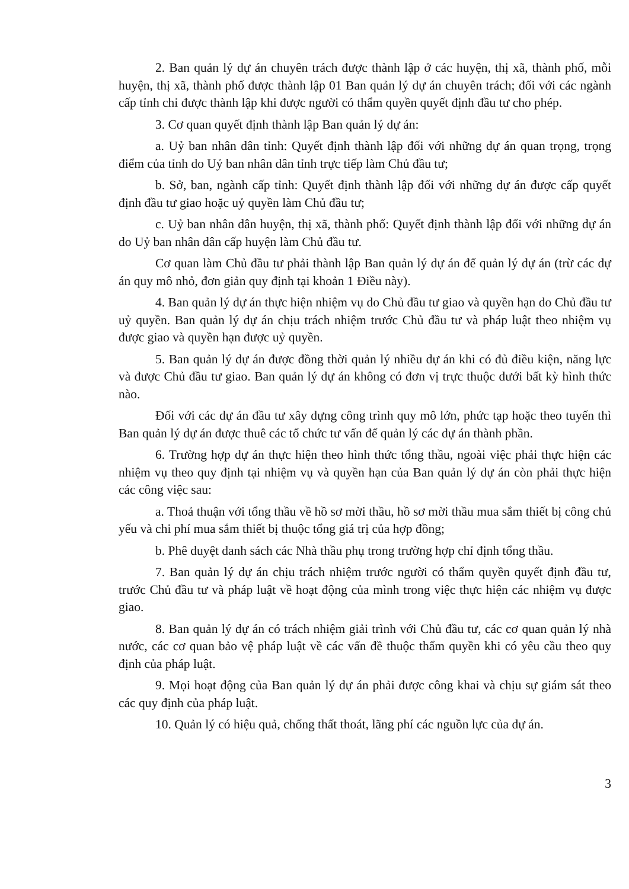2. Ban quản lý dự án chuyên trách được thành lập ở các huyện, thị xã, thành phố, mỗi huyện, thị xã, thành phố được thành lập 01 Ban quản lý dự án chuyên trách; đối với các ngành cấp tỉnh chỉ được thành lập khi được người có thẩm quyền quyết định đầu tư cho phép.
3. Cơ quan quyết định thành lập Ban quản lý dự án:
a. Uỷ ban nhân dân tỉnh: Quyết định thành lập đối với những dự án quan trọng, trọng điểm của tỉnh do Uỷ ban nhân dân tỉnh trực tiếp làm Chủ đầu tư;
b. Sở, ban, ngành cấp tỉnh: Quyết định thành lập đối với những dự án được cấp quyết định đầu tư giao hoặc uỷ quyền làm Chủ đầu tư;
c. Uỷ ban nhân dân huyện, thị xã, thành phố: Quyết định thành lập đối với những dự án do Uỷ ban nhân dân cấp huyện làm Chủ đầu tư.
Cơ quan làm Chủ đầu tư phải thành lập Ban quản lý dự án để quản lý dự án (trừ các dự án quy mô nhỏ, đơn giản quy định tại khoản 1 Điều này).
4. Ban quản lý dự án thực hiện nhiệm vụ do Chủ đầu tư giao và quyền hạn do Chủ đầu tư uỷ quyền. Ban quản lý dự án chịu trách nhiệm trước Chủ đầu tư và pháp luật theo nhiệm vụ được giao và quyền hạn được uỷ quyền.
5. Ban quản lý dự án được đồng thời quản lý nhiều dự án khi có đủ điều kiện, năng lực và được Chủ đầu tư giao. Ban quản lý dự án không có đơn vị trực thuộc dưới bất kỳ hình thức nào.
Đối với các dự án đầu tư xây dựng công trình quy mô lớn, phức tạp hoặc theo tuyến thì Ban quản lý dự án được thuê các tổ chức tư vấn để quản lý các dự án thành phần.
6. Trường hợp dự án thực hiện theo hình thức tổng thầu, ngoài việc phải thực hiện các nhiệm vụ theo quy định tại nhiệm vụ và quyền hạn của Ban quản lý dự án còn phải thực hiện các công việc sau:
a. Thoả thuận với tổng thầu về hồ sơ mời thầu, hồ sơ mời thầu mua sắm thiết bị công chủ yếu và chi phí mua sắm thiết bị thuộc tổng giá trị của hợp đồng;
b. Phê duyệt danh sách các Nhà thầu phụ trong trường hợp chỉ định tổng thầu.
7. Ban quản lý dự án chịu trách nhiệm trước người có thẩm quyền quyết định đầu tư, trước Chủ đầu tư và pháp luật về hoạt động của mình trong việc thực hiện các nhiệm vụ được giao.
8. Ban quản lý dự án có trách nhiệm giải trình với Chủ đầu tư, các cơ quan quản lý nhà nước, các cơ quan bảo vệ pháp luật về các vấn đề thuộc thẩm quyền khi có yêu cầu theo quy định của pháp luật.
9. Mọi hoạt động của Ban quản lý dự án phải được công khai và chịu sự giám sát theo các quy định của pháp luật.
10. Quản lý có hiệu quả, chống thất thoát, lãng phí các nguồn lực của dự án.
3